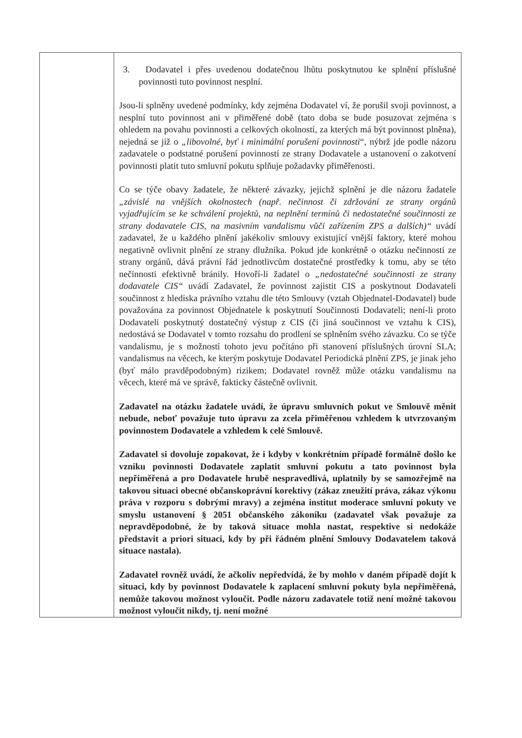| | 3. Dodavatel i přes uvedenou dodatečnou lhůtu poskytnutou ke splnění příslušné povinnosti tuto povinnost nesplní. Jsou-li splněny uvedené podmínky, kdy zejména Dodavatel ví, že porušil svoji povinnost, a nesplní tuto povinnost ani v přiměřené době (tato doba se bude posuzovat zejména s ohledem na povahu povinnosti a celkových okolností, za kterých má být povinnost plněna), nejedná se již o „libovolné, byť i minimální porušení povinnosti “, nýbrž jde podle názoru zadavatele o podstatné porušení povinností ze strany Dodavatele a ustanovení o zakotvení povinnosti platit tuto smluvní pokutu splňuje požadavky přiměřenosti. Co se týče obavy žadatele, že některé závazky, jejichž splnění je dle názoru žadatele „závislé na vnějších okolnostech (např. nečinnost či zdržování ze strany orgánů vyjadřujícím se ke schválení projektů, na neplnění termínů či nedostatečné součinnosti ze strany dodavatele CIS, na masivním vandalismu vůči zařízením ZPS a dalších)“ uvádí zadavatel, že u každého plnění jakékoliv smlouvy existující vnější faktory, které mohou negativně ovlivnit plnění ze strany dlužníka. Pokud jde konkrétně o otázku nečinnosti ze strany orgánů, dává právní řád jednotlivcům dostatečné prostředky k tomu, aby se této nečinnosti efektivně bránily. Hovoří-li žadatel o „nedostatečné součinnosti ze strany dodavatele CIS“ uvádí Zadavatel, že povinnost zajistit CIS a poskytnout Dodavateli součinnost z hlediska právního vztahu dle této Smlouvy (vztah Objednatel-Dodavatel) bude považována za povinnost Objednatele k poskytnutí Součinnosti Dodavateli; není-li proto Dodavateli poskytnutý dostatečný výstup z CIS (či jiná součinnost ve vztahu k CIS), nedostává se Dodavatel v tomto rozsahu do prodlení se splněním svého závazku. Co se týče vandalismu, je s možností tohoto jevu počítáno při stanovení příslušných úrovní SLA; vandalismus na věcech, ke kterým poskytuje Dodavatel Periodická plnění ZPS, je jinak jeho (byť málo pravděpodobným) rizikem; Dodavatel rovněž může otázku vandalismu na věcech, které má ve správě, fakticky částečně ovlivnit. Zadavatel na otázku žadatele uvádí, že úpravu smluvních pokut ve Smlouvě měnit nebude, neboť považuje tuto úpravu za zcela přiměřenou vzhledem k utvrzovaným povinnostem Dodavatele a vzhledem k celé Smlouvě. Zadavatel si dovoluje zopakovat, že i kdyby v konkrétním případě formálně došlo ke vzniku povinnosti Dodavatele zaplatit smluvní pokutu a tato povinnost byla nepřiměřená a pro Dodavatele hrubě nespravedlivá, uplatnily by se samozřejmě na takovou situaci obecné občanskoprávní korektivy (zákaz zneužití práva, zákaz výkonu práva v rozporu s dobrými mravy) a zejména institut moderace smluvní pokuty ve smyslu ustanovení § 2051 občanského zákoníku (zadavatel však považuje za nepravděpodobné, že by taková situace mohla nastat, respektive si nedokáže představit a priori situaci, kdy by při řádném plnění Smlouvy Dodavatelem taková situace nastala). Zadavatel rovněž uvádí, že ačkoliv nepředvídá, že by mohlo v daném případě dojít k situaci, kdy by povinnost Dodavatele k zaplacení smluvní pokuty byla nepřiměřená, nemůže takovou možnost vyloučit. Podle názoru zadavatele totiž není možné takovou možnost vyloučit nikdy, tj. není možné |